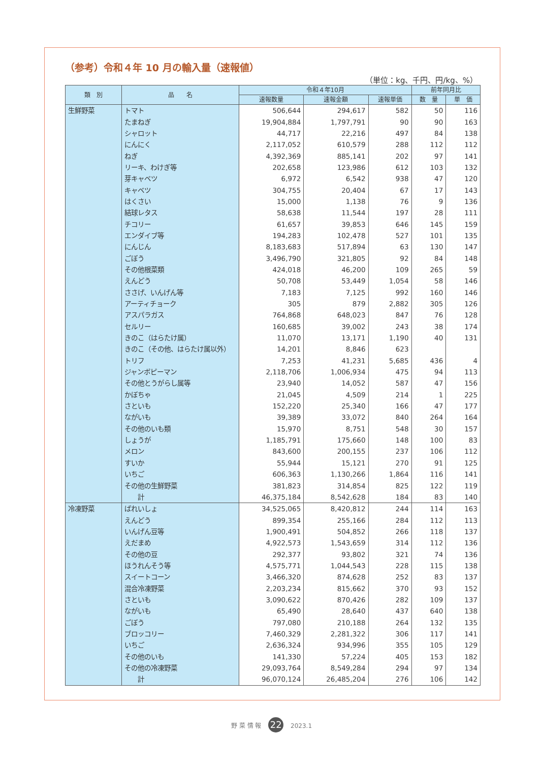（参考）令和４年 10 月の輸入量（速報値）
（単位：kg、千円、円/kg、%）
| 類 別 | 品 名 | 令和４年10月 | | | 前年同月比 | |
| --- | --- | --- | --- | --- | --- | --- |
| | | 速報数量 | 速報金額 | 速報単価 | 数 量 | 単 価 |
| 生鮮野菜 | トマト | 506,644 | 294,617 | 582 | 50 | 116 |
| | たまねぎ | 19,904,884 | 1,797,791 | 90 | 90 | 163 |
| | シャロット | 44,717 | 22,216 | 497 | 84 | 138 |
| | にんにく | 2,117,052 | 610,579 | 288 | 112 | 112 |
| | ねぎ | 4,392,369 | 885,141 | 202 | 97 | 141 |
| | リーキ、わけぎ等 | 202,658 | 123,986 | 612 | 103 | 132 |
| | 芽キャベツ | 6,972 | 6,542 | 938 | 47 | 120 |
| | キャベツ | 304,755 | 20,404 | 67 | 17 | 143 |
| | はくさい | 15,000 | 1,138 | 76 | 9 | 136 |
| | 結球レタス | 58,638 | 11,544 | 197 | 28 | 111 |
| | チコリー | 61,657 | 39,853 | 646 | 145 | 159 |
| | エンダイブ等 | 194,283 | 102,478 | 527 | 101 | 135 |
| | にんじん | 8,183,683 | 517,894 | 63 | 130 | 147 |
| | ごぼう | 3,496,790 | 321,805 | 92 | 84 | 148 |
| | その他根菜類 | 424,018 | 46,200 | 109 | 265 | 59 |
| | えんどう | 50,708 | 53,449 | 1,054 | 58 | 146 |
| | ささげ、いんげん等 | 7,183 | 7,125 | 992 | 160 | 146 |
| | アーティチョーク | 305 | 879 | 2,882 | 305 | 126 |
| | アスパラガス | 764,868 | 648,023 | 847 | 76 | 128 |
| | セルリー | 160,685 | 39,002 | 243 | 38 | 174 |
| | きのこ（はらたけ属） | 11,070 | 13,171 | 1,190 | 40 | 131 |
| | きのこ（その他、はらたけ属以外） | 14,201 | 8,846 | 623 | | |
| | トリフ | 7,253 | 41,231 | 5,685 | 436 | 4 |
| | ジャンボピーマン | 2,118,706 | 1,006,934 | 475 | 94 | 113 |
| | その他とうがらし属等 | 23,940 | 14,052 | 587 | 47 | 156 |
| | かぼちゃ | 21,045 | 4,509 | 214 | 1 | 225 |
| | さといも | 152,220 | 25,340 | 166 | 47 | 177 |
| | ながいも | 39,389 | 33,072 | 840 | 264 | 164 |
| | その他のいも類 | 15,970 | 8,751 | 548 | 30 | 157 |
| | しょうが | 1,185,791 | 175,660 | 148 | 100 | 83 |
| | メロン | 843,600 | 200,155 | 237 | 106 | 112 |
| | すいか | 55,944 | 15,121 | 270 | 91 | 125 |
| | いちご | 606,363 | 1,130,266 | 1,864 | 116 | 141 |
| | その他の生鮮野菜 | 381,823 | 314,854 | 825 | 122 | 119 |
| | 計 | 46,375,184 | 8,542,628 | 184 | 83 | 140 |
| 冷凍野菜 | ばれいしょ | 34,525,065 | 8,420,812 | 244 | 114 | 163 |
| | えんどう | 899,354 | 255,166 | 284 | 112 | 113 |
| | いんげん豆等 | 1,900,491 | 504,852 | 266 | 118 | 137 |
| | えだまめ | 4,922,573 | 1,543,659 | 314 | 112 | 136 |
| | その他の豆 | 292,377 | 93,802 | 321 | 74 | 136 |
| | ほうれんそう等 | 4,575,771 | 1,044,543 | 228 | 115 | 138 |
| | スイートコーン | 3,466,320 | 874,628 | 252 | 83 | 137 |
| | 混合冷凍野菜 | 2,203,234 | 815,662 | 370 | 93 | 152 |
| | さといも | 3,090,622 | 870,426 | 282 | 109 | 137 |
| | ながいも | 65,490 | 28,640 | 437 | 640 | 138 |
| | ごぼう | 797,080 | 210,188 | 264 | 132 | 135 |
| | ブロッコリー | 7,460,329 | 2,281,322 | 306 | 117 | 141 |
| | いちご | 2,636,324 | 934,996 | 355 | 105 | 129 |
| | その他のいも | 141,330 | 57,224 | 405 | 153 | 182 |
| | その他の冷凍野菜 | 29,093,764 | 8,549,284 | 294 | 97 | 134 |
| | 計 | 96,070,124 | 26,485,204 | 276 | 106 | 142 |
野 菜 情 報 22 2023.1